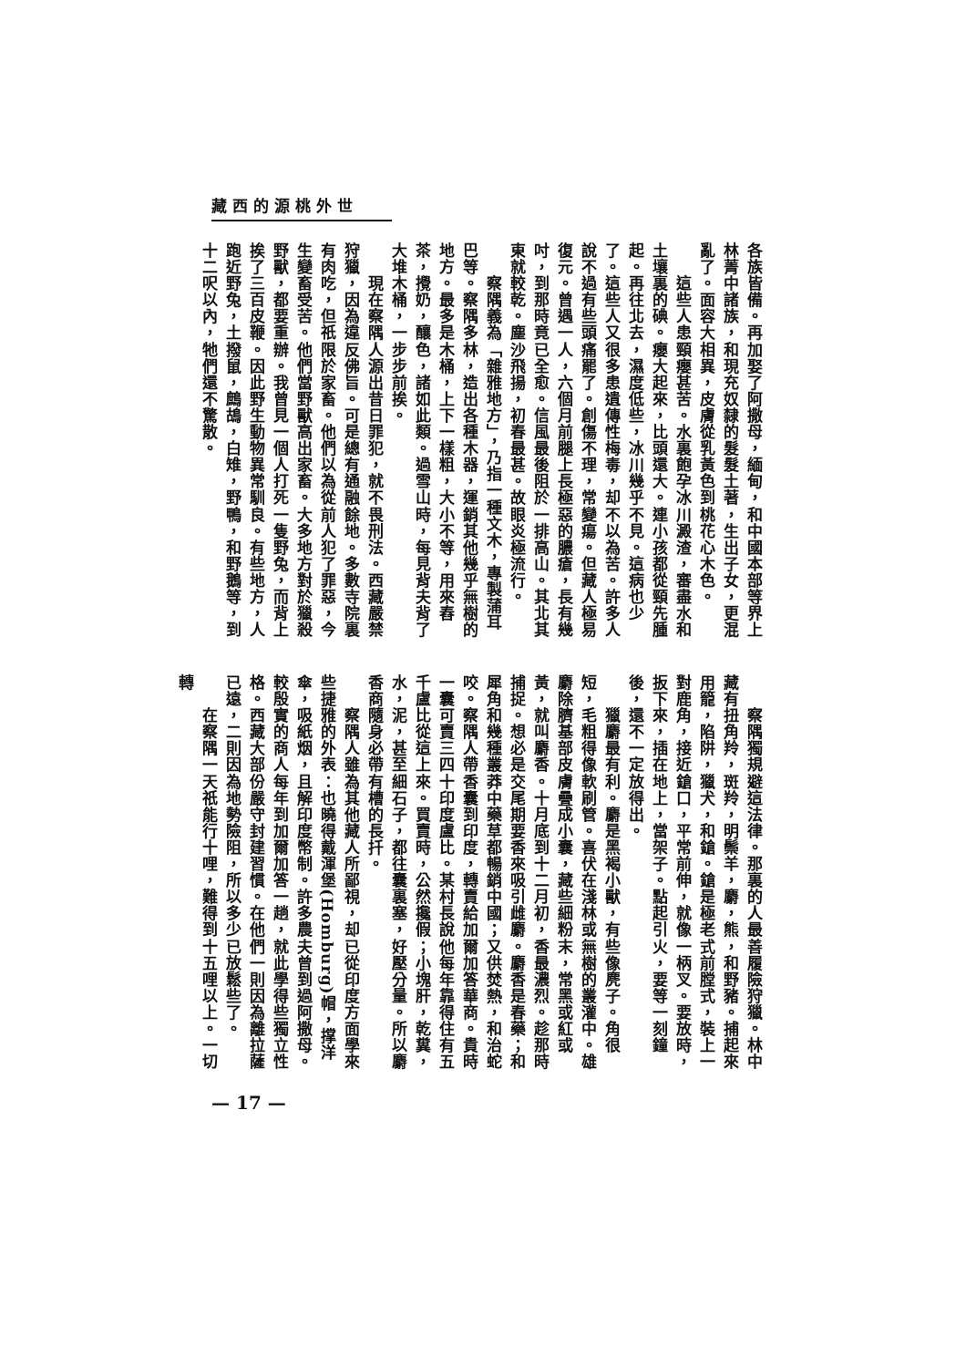世外桃源的西藏
各族皆備。再加娶了阿撒母，緬甸，和中國本部等界上林菁中諸族，和現充奴隸的髮髮土著，生出子女，更混亂了。面容大相異，皮膚從乳黃色到桃花心木色。
　　這些人患頸癭甚苦。水裏飽孕冰川澱渣，審盡水和土壤裏的碘。癭大起來，比頭還大。連小孩都從頸先腫起。再往北去，濕度低些，冰川幾乎不見。這病也少了。這些人又很多患遺傳性梅毒，却不以為苦。許多人說不過有些頭痛罷了。創傷不理，常變瘍。但藏人極易復元。曾遇一人，六個月前腿上長極惡的膿瘡，長有幾吋，到那時竟已全愈。信風最後阻於一排高山。其北其東就較乾。塵沙飛揚，初春最甚。故眼炎極流行。
　　察隅義為「雜雅地方」，乃指一種文木，專製蒲耳巴等。察隅多林，造出各種木器，運銷其他幾乎無樹的地方。最多是木桶，上下一樣粗，大小不等，用來舂茶，攪奶，釀色，諸如此類。過雪山時，每見背夫背了大堆木桶，一步步前挨。
　　現在察隅人源出昔日罪犯，就不畏刑法。西藏嚴禁狩獵，因為違反佛旨。可是總有通融餘地。多數寺院裏有肉吃，但祇限於家畜。他們以為從前人犯了罪惡，今生變畜受苦。他們當野獸高出家畜。大多地方對於獵殺野獸，都要重辦。我曾見一個人打死一隻野兔，而背上挨了三百皮鞭。因此野生動物異常馴良。有些地方，人跑近野兔，土撥鼠，鷓鴣，白雉，野鴨，和野鵝等，到十二呎以內，牠們還不驚散。
　　察隅獨規避這法律。那裏的人最善履險狩獵。林中藏有扭角羚，斑羚，明鬃羊，麝，熊，和野豬。捕起來用籠，陷阱，獵犬，和鎗。鎗是極老式前膛式，裝上一對鹿角，接近鎗口，平常前伸，就像一柄叉。要放時，扳下來，插在地上，當架子。點起引火，要等一刻鐘後，還不一定放得出。
　　獵麝最有利。麝是黑褐小獸，有些像麂子。角很短，毛粗得像軟刷管。喜伏在淺林或無樹的叢灌中。雄麝除臍基部皮膚疊成小囊，藏些細粉末，常黑或紅或黃，就叫麝香。十月底到十二月初，香最濃烈。趁那時捕捉。想必是交尾期要香來吸引雌麝。麝香是春藥；和犀角和幾種叢莽中藥草都暢銷中國；又供焚熱，和治蛇咬。察隅人帶香囊到印度，轉賣給加爾加答華商。貴時一囊可賣三四十印度盧比。某村長說他每年靠得住有五千盧比從這上來。買賣時，公然攙假；小塊肝，乾糞，水，泥，甚至細石子，都往囊裏塞，好壓分量。所以麝香商隨身必帶有槽的長扦。
　　察隅人雖為其他藏人所鄙視，却已從印度方面學來些捷雅的外表：也曉得戴渾堡(Homburg)帽，撑洋傘，吸紙烟，且解印度幣制。許多農夫曾到過阿撒母。較殷實的商人每年到加爾加答一趟，就此學得些獨立性格。西藏大部份嚴守封建習慣。在他們一則因為離拉薩已遠，二則因為地勢險阻，所以多少已放鬆些了。
　　在察隅一天祇能行十哩，難得到十五哩以上。一切轉
— 17 —